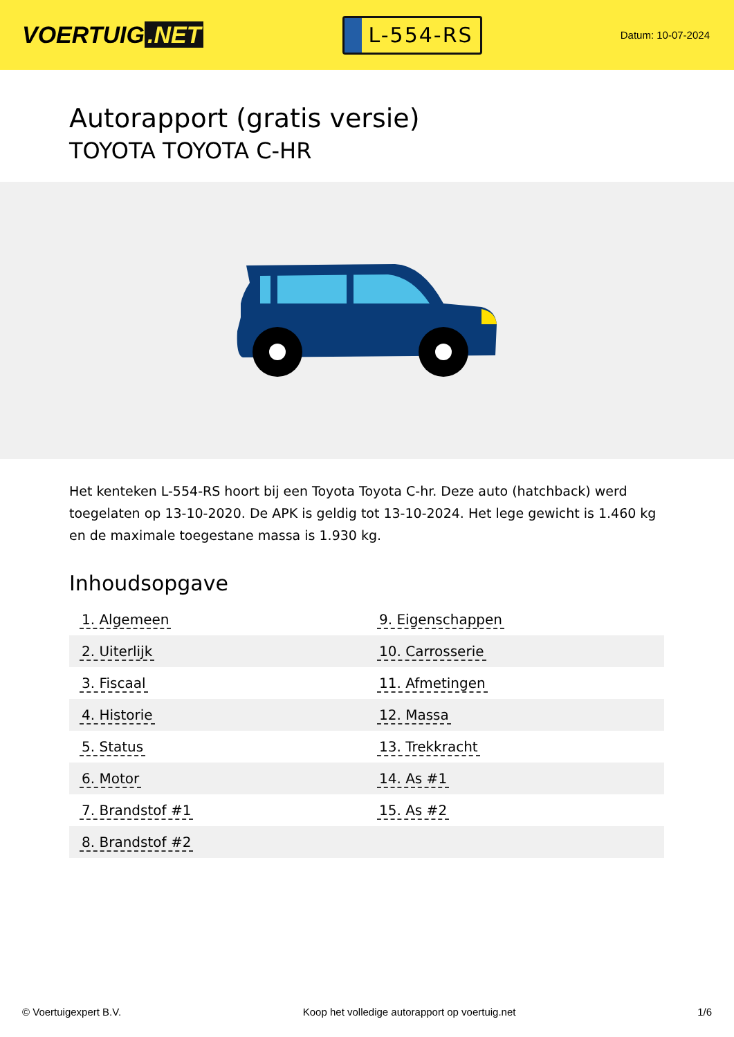VOERTUIG.NET
L-554-RS
Datum: 10-07-2024
Autorapport (gratis versie)
TOYOTA TOYOTA C-HR
Het kenteken L-554-RS hoort bij een Toyota Toyota C-hr. Deze auto (hatchback) werd toegelaten op 13-10-2020. De APK is geldig tot 13-10-2024. Het lege gewicht is 1.460 kg en de maximale toegestane massa is 1.930 kg.
Inhoudsopgave
| 1. Algemeen | 9. Eigenschappen |
| 2. Uiterlijk | 10. Carrosserie |
| 3. Fiscaal | 11. Afmetingen |
| 4. Historie | 12. Massa |
| 5. Status | 13. Trekkracht |
| 6. Motor | 14. As #1 |
| 7. Brandstof #1 | 15. As #2 |
| 8. Brandstof #2 | |
© Voertuigexpert B.V. Koop het volledige autorapport op voertuig.net 1/6